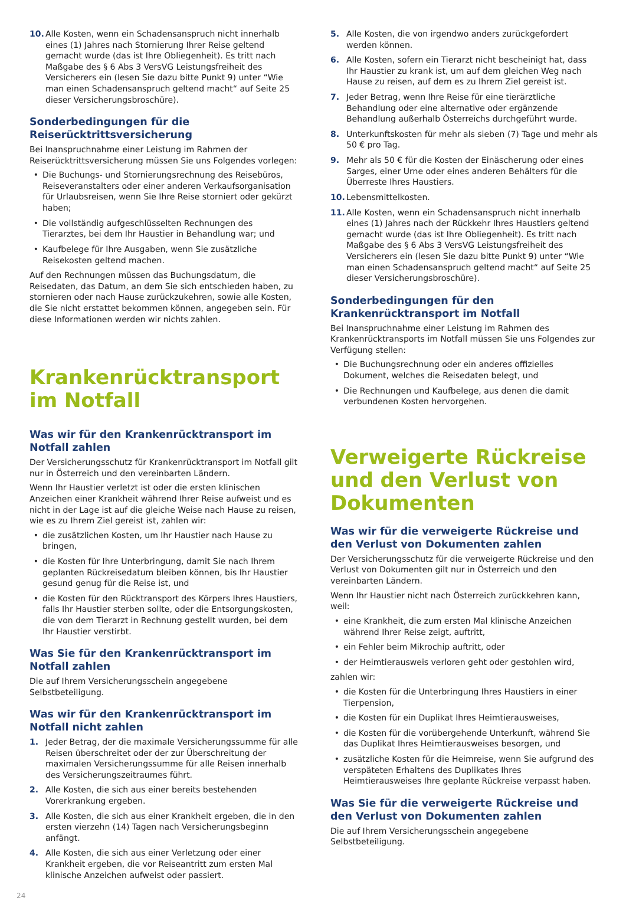10. Alle Kosten, wenn ein Schadensanspruch nicht innerhalb eines (1) Jahres nach Stornierung Ihrer Reise geltend gemacht wurde (das ist Ihre Obliegenheit). Es tritt nach Maßgabe des § 6 Abs 3 VersVG Leistungsfreiheit des Versicherers ein (lesen Sie dazu bitte Punkt 9) unter “Wie man einen Schadensanspruch geltend macht“ auf Seite 25 dieser Versicherungsbroschüre).
Sonderbedingungen für die Reiserücktrittsversicherung
Bei Inanspruchnahme einer Leistung im Rahmen der Reiserücktrittsversicherung müssen Sie uns Folgendes vorlegen:
• Die Buchungs- und Stornierungsrechnung des Reisebüros, Reiseveranstalters oder einer anderen Verkaufsorganisation für Urlaubsreisen, wenn Sie Ihre Reise storniert oder gekürzt haben;
• Die vollständig aufgeschlüsselten Rechnungen des Tierarztes, bei dem Ihr Haustier in Behandlung war; und
• Kaufbelege für Ihre Ausgaben, wenn Sie zusätzliche Reisekosten geltend machen.
Auf den Rechnungen müssen das Buchungsdatum, die Reisedaten, das Datum, an dem Sie sich entschieden haben, zu stornieren oder nach Hause zurückzukehren, sowie alle Kosten, die Sie nicht erstattet bekommen können, angegeben sein. Für diese Informationen werden wir nichts zahlen.
Krankenrücktransport im Notfall
Was wir für den Krankenrücktransport im Notfall zahlen
Der Versicherungsschutz für Krankenrücktransport im Notfall gilt nur in Österreich und den vereinbarten Ländern.
Wenn Ihr Haustier verletzt ist oder die ersten klinischen Anzeichen einer Krankheit während Ihrer Reise aufweist und es nicht in der Lage ist auf die gleiche Weise nach Hause zu reisen, wie es zu Ihrem Ziel gereist ist, zahlen wir:
• die zusätzlichen Kosten, um Ihr Haustier nach Hause zu bringen,
• die Kosten für Ihre Unterbringung, damit Sie nach Ihrem geplanten Rückreisedatum bleiben können, bis Ihr Haustier gesund genug für die Reise ist, und
• die Kosten für den Rücktransport des Körpers Ihres Haustiers, falls Ihr Haustier sterben sollte, oder die Entsorgungskosten, die von dem Tierarzt in Rechnung gestellt wurden, bei dem Ihr Haustier verstirbt.
Was Sie für den Krankenrücktransport im Notfall zahlen
Die auf Ihrem Versicherungsschein angegebene Selbstbeteiligung.
Was wir für den Krankenrücktransport im Notfall nicht zahlen
1. Jeder Betrag, der die maximale Versicherungssumme für alle Reisen überschreitet oder der zur Überschreitung der maximalen Versicherungssumme für alle Reisen innerhalb des Versicherungszeitraumes führt.
2. Alle Kosten, die sich aus einer bereits bestehenden Vorerkrankung ergeben.
3. Alle Kosten, die sich aus einer Krankheit ergeben, die in den ersten vierzehn (14) Tagen nach Versicherungsbeginn anfängt.
4. Alle Kosten, die sich aus einer Verletzung oder einer Krankheit ergeben, die vor Reiseantritt zum ersten Mal klinische Anzeichen aufweist oder passiert.
5. Alle Kosten, die von irgendwo anders zurückgefordert werden können.
6. Alle Kosten, sofern ein Tierarzt nicht bescheinigt hat, dass Ihr Haustier zu krank ist, um auf dem gleichen Weg nach Hause zu reisen, auf dem es zu Ihrem Ziel gereist ist.
7. Jeder Betrag, wenn Ihre Reise für eine tierärztliche Behandlung oder eine alternative oder ergänzende Behandlung außerhalb Österreichs durchgeführt wurde.
8. Unterkunftskosten für mehr als sieben (7) Tage und mehr als 50 € pro Tag.
9. Mehr als 50 € für die Kosten der Einäscherung oder eines Sarges, einer Urne oder eines anderen Behälters für die Überreste Ihres Haustiers.
10. Lebensmittelkosten.
11. Alle Kosten, wenn ein Schadensanspruch nicht innerhalb eines (1) Jahres nach der Rückkehr Ihres Haustiers geltend gemacht wurde (das ist Ihre Obliegenheit). Es tritt nach Maßgabe des § 6 Abs 3 VersVG Leistungsfreiheit des Versicherers ein (lesen Sie dazu bitte Punkt 9) unter “Wie man einen Schadensanspruch geltend macht“ auf Seite 25 dieser Versicherungsbroschüre).
Sonderbedingungen für den Krankenrücktransport im Notfall
Bei Inanspruchnahme einer Leistung im Rahmen des Krankenrücktransports im Notfall müssen Sie uns Folgendes zur Verfügung stellen:
• Die Buchungsrechnung oder ein anderes offizielles Dokument, welches die Reisedaten belegt, und
• Die Rechnungen und Kaufbelege, aus denen die damit verbundenen Kosten hervorgehen.
Verweigerte Rückreise und den Verlust von Dokumenten
Was wir für die verweigerte Rückreise und den Verlust von Dokumenten zahlen
Der Versicherungsschutz für die verweigerte Rückreise und den Verlust von Dokumenten gilt nur in Österreich und den vereinbarten Ländern.
Wenn Ihr Haustier nicht nach Österreich zurückkehren kann, weil:
• eine Krankheit, die zum ersten Mal klinische Anzeichen während Ihrer Reise zeigt, auftritt,
• ein Fehler beim Mikrochip auftritt, oder
• der Heimtierausweis verloren geht oder gestohlen wird,
zahlen wir:
• die Kosten für die Unterbringung Ihres Haustiers in einer Tierpension,
• die Kosten für ein Duplikat Ihres Heimtierausweises,
• die Kosten für die vorübergehende Unterkunft, während Sie das Duplikat Ihres Heimtierausweises besorgen, und
• zusätzliche Kosten für die Heimreise, wenn Sie aufgrund des verspäteten Erhaltens des Duplikates Ihres Heimtierausweises Ihre geplante Rückreise verpasst haben.
Was Sie für die verweigerte Rückreise und den Verlust von Dokumenten zahlen
Die auf Ihrem Versicherungsschein angegebene Selbstbeteiligung.
24